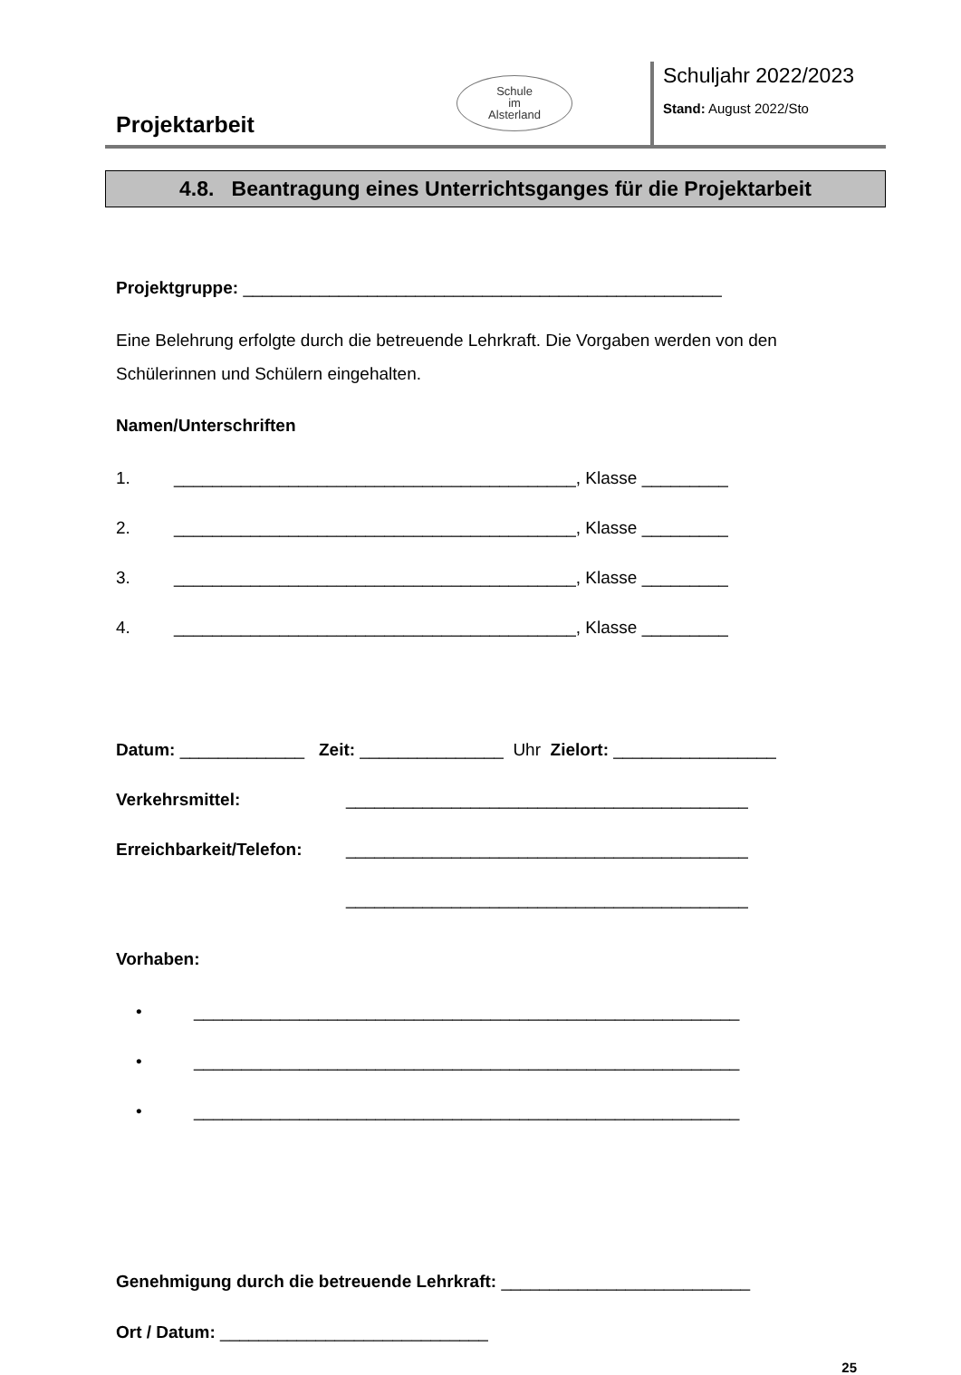Projektarbeit
Schule
im
Alsterland
Schuljahr 2022/2023
Stand: August 2022/Sto
4.8. Beantragung eines Unterrichtsganges für die Projektarbeit
Projektgruppe: __________________________________________________
Eine Belehrung erfolgte durch die betreuende Lehrkraft. Die Vorgaben werden von den Schülerinnen und Schülern eingehalten.
Namen/Unterschriften
1. __________________________________________, Klasse _________
2. __________________________________________, Klasse _________
3. __________________________________________, Klasse _________
4. __________________________________________, Klasse _________
Datum: _____________ Zeit: _______________ Uhr Zielort: _________________
Verkehrsmittel: __________________________________________
Erreichbarkeit/Telefon: __________________________________________
__________________________________________
Vorhaben:
• _________________________________________________________
• _________________________________________________________
• _________________________________________________________
Genehmigung durch die betreuende Lehrkraft: __________________________
Ort / Datum: ____________________________
25